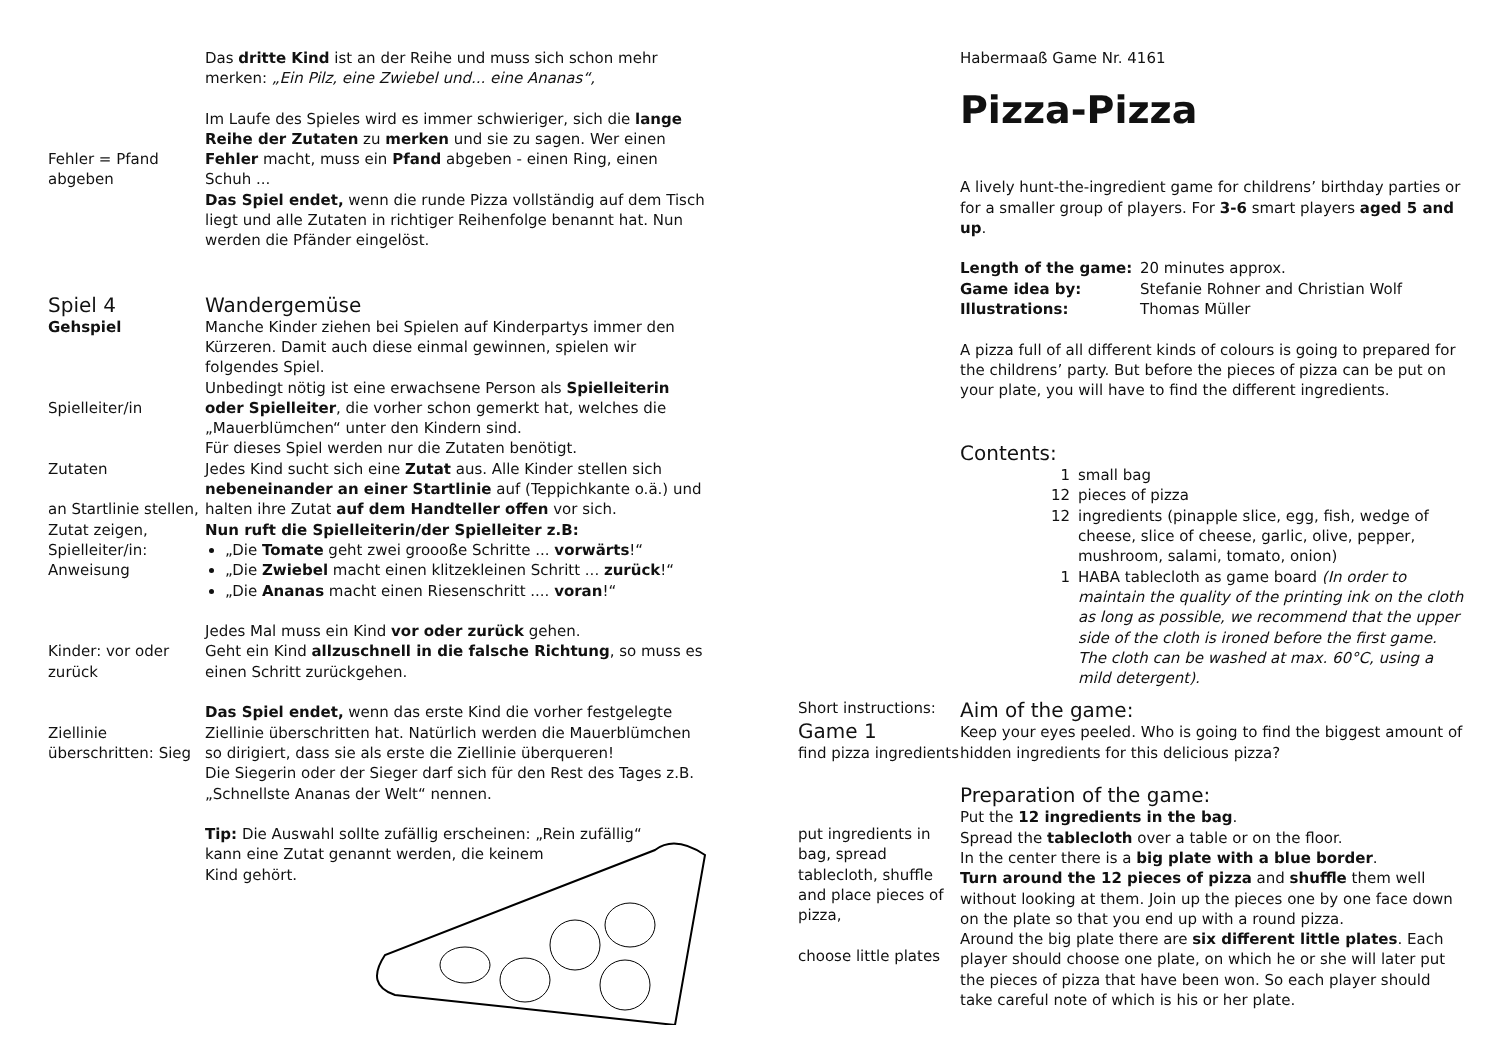Das dritte Kind ist an der Reihe und muss sich schon mehr merken: „Ein Pilz, eine Zwiebel und... eine Ananas“,
Fehler = Pfand abgeben
Im Laufe des Spieles wird es immer schwieriger, sich die lange Reihe der Zutaten zu merken und sie zu sagen. Wer einen Fehler macht, muss ein Pfand abgeben - einen Ring, einen Schuh ...
Das Spiel endet, wenn die runde Pizza vollständig auf dem Tisch liegt und alle Zutaten in richtiger Reihenfolge benannt hat. Nun werden die Pfänder eingelöst.
Spiel 4
Gehspiel
Spielleiter/in
Zutaten
an Startlinie stellen, Zutat zeigen, Spielleiter/in: Anweisung
Kinder: vor oder zurück
Ziellinie überschritten: Sieg
Wandergemüse
Manche Kinder ziehen bei Spielen auf Kinderpartys immer den Kürzeren. Damit auch diese einmal gewinnen, spielen wir folgendes Spiel.
Unbedingt nötig ist eine erwachsene Person als Spielleiterin oder Spielleiter, die vorher schon gemerkt hat, welches die „Mauerblümchen“ unter den Kindern sind.
Für dieses Spiel werden nur die Zutaten benötigt.
Jedes Kind sucht sich eine Zutat aus. Alle Kinder stellen sich nebeneinander an einer Startlinie auf (Teppichkante o.ä.) und halten ihre Zutat auf dem Handteller offen vor sich.
Nun ruft die Spielleiterin/der Spielleiter z.B:
„Die Tomate geht zwei groooße Schritte ... vorwärts!“
„Die Zwiebel macht einen klitzekleinen Schritt ... zurück!“
„Die Ananas macht einen Riesenschritt .... voran!“
Jedes Mal muss ein Kind vor oder zurück gehen.
Geht ein Kind allzuschnell in die falsche Richtung, so muss es einen Schritt zurückgehen.
Das Spiel endet, wenn das erste Kind die vorher festgelegte Ziellinie überschritten hat. Natürlich werden die Mauerblümchen so dirigiert, dass sie als erste die Ziellinie überqueren!
Die Siegerin oder der Sieger darf sich für den Rest des Tages z.B. „Schnellste Ananas der Welt“ nennen.
Tip: Die Auswahl sollte zufällig erscheinen: „Rein zufällig“
kann eine Zutat genannt werden, die keinem
Kind gehört.
Habermaaß Game Nr. 4161
Pizza-Pizza
A lively hunt-the-ingredient game for childrens’ birthday parties or for a smaller group of players. For 3-6 smart players aged 5 and up.
Length of the game: 20 minutes approx.
Game idea by: Stefanie Rohner and Christian Wolf
Illustrations: Thomas Müller
A pizza full of all different kinds of colours is going to prepared for the childrens’ party. But before the pieces of pizza can be put on your plate, you will have to find the different ingredients.
Contents:
1 small bag
12 pieces of pizza
12 ingredients (pinapple slice, egg, fish, wedge of cheese, slice of cheese, garlic, olive, pepper, mushroom, salami, tomato, onion)
1 HABA tablecloth as game board (In order to maintain the quality of the printing ink on the cloth as long as possible, we recommend that the upper side of the cloth is ironed before the first game. The cloth can be washed at max. 60°C, using a mild detergent).
Short instructions:
Game 1
find pizza ingredients
put ingredients in bag, spread tablecloth, shuffle and place pieces of pizza,
choose little plates
Aim of the game:
Keep your eyes peeled. Who is going to find the biggest amount of hidden ingredients for this delicious pizza?
Preparation of the game:
Put the 12 ingredients in the bag.
Spread the tablecloth over a table or on the floor.
In the center there is a big plate with a blue border.
Turn around the 12 pieces of pizza and shuffle them well without looking at them. Join up the pieces one by one face down on the plate so that you end up with a round pizza.
Around the big plate there are six different little plates. Each player should choose one plate, on which he or she will later put the pieces of pizza that have been won. So each player should take careful note of which is his or her plate.